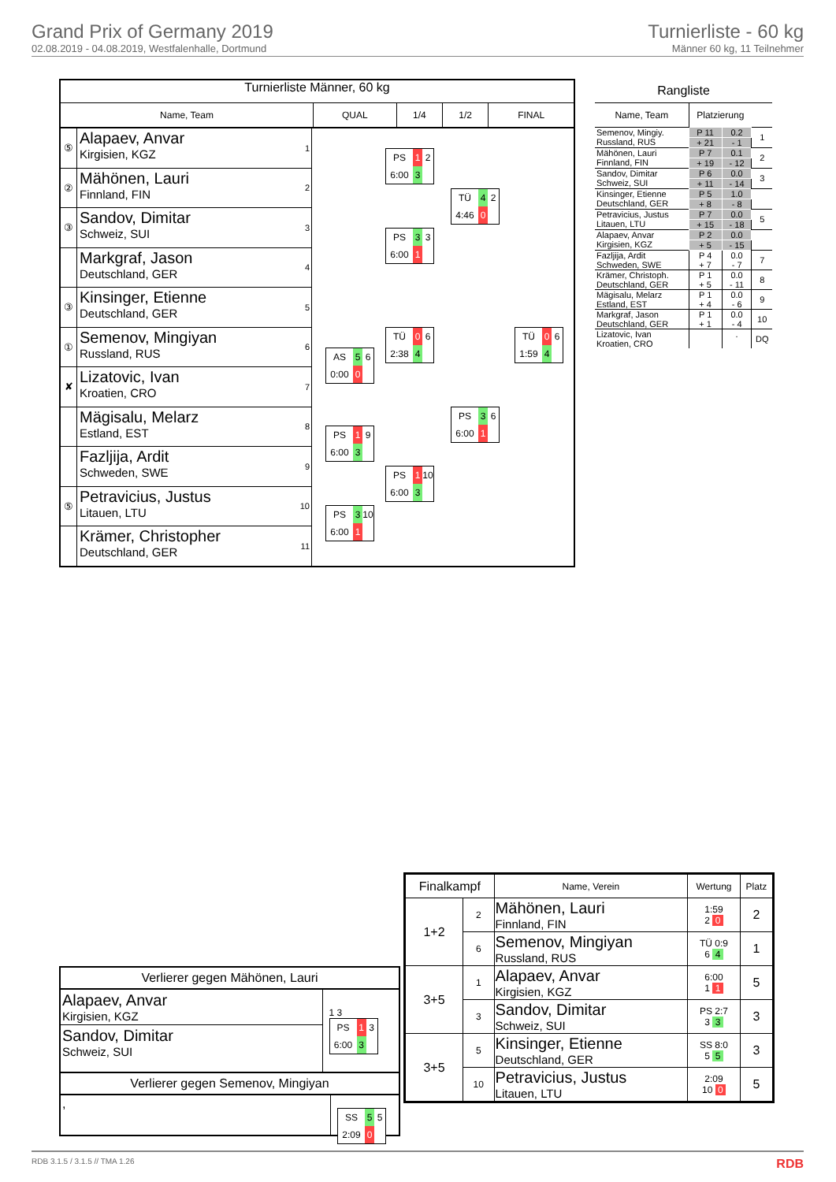Grand Prix of Germany 2019
02.08.2019 - 04.08.2019, Westfalenhalle, Dortmund
Turnierliste - 60 kg
Männer 60 kg, 11 Teilnehmer
Turnierliste Männer, 60 kg
| Name, Team | QUAL | 1/4 | 1/2 | FINAL |
| --- | --- | --- | --- | --- |
⑤
Alapaev, Anvar
Kirgisien, KGZ
1
②
Mähönen, Lauri
Finnland, FIN
2
③
Sandov, Dimitar
Schweiz, SUI
3
Markgraf, Jason
Deutschland, GER
4
③
Kinsinger, Etienne
Deutschland, GER
5
①
Semenov, Mingiyan
Russland, RUS
6
✘
Lizatovic, Ivan
Kroatien, CRO
7
Mägisalu, Melarz
Estland, EST
8
Fazljija, Ardit
Schweden, SWE
9
⑤
Petravicius, Justus
Litauen, LTU
10
Krämer, Christopher
Deutschland, GER
11
AS
5
6
0:00
0
PS
1
9
6:00
3
PS
3
10
6:00
1
PS
1
2
6:00
3
PS
3
3
6:00
1
TÜ
0
6
2:38
4
PS
1
10
6:00
3
TÜ
4
2
4:46
0
PS
3
6
6:00
1
TÜ
0
6
1:59
4
Rangliste
| Name, Team | Platzierung | | |
| Semenov, Mingiy. | P 11 | 0.2 | 1 |
| Russland, RUS | + 21 | - 1 | |
| Mähönen, Lauri | P 7 | 0.1 | 2 |
| Finnland, FIN | + 19 | - 12 | |
| Sandov, Dimitar | P 6 | 0.0 | 3 |
| Schweiz, SUI | + 11 | - 14 | |
| Kinsinger, Etienne | P 5 | 1.0 | |
| Deutschland, GER | + 8 | - 8 | |
| Petravicius, Justus | P 7 | 0.0 | 5 |
| Litauen, LTU | + 15 | - 18 | |
| Alapaev, Anvar | P 2 | 0.0 | |
| Kirgisien, KGZ | + 5 | - 15 | |
| Fazljija, Ardit | P 4 | 0.0 | 7 |
| Schweden, SWE | + 7 | - 7 | |
| Krämer, Christoph. | P 1 | 0.0 | 8 |
| Deutschland, GER | + 5 | - 11 | |
| Mägisalu, Melarz | P 1 | 0.0 | 9 |
| Estland, EST | + 4 | - 6 | |
| Markgraf, Jason | P 1 | 0.0 | 10 |
| Deutschland, GER | + 1 | - 4 | |
| Lizatovic, Ivan | | . | DQ |
| Kroatien, CRO | | | |
Verlierer gegen Mähönen, Lauri
Alapaev, Anvar
Kirgisien, KGZ
Sandov, Dimitar
Schweiz, SUI
1 3
PS
1
3
6:00
3
Verlierer gegen Semenov, Mingiyan
,
SS
5
5
2:09
0
| Finalkampf | | Name, Verein | Wertung | Platz |
| --- | --- | --- | --- | --- |
| 1+2 | 2 | Mähönen, Lauri Finnland, FIN | 1:59 2 0 | 2 |
| | 6 | Semenov, Mingiyan Russland, RUS | TÜ 0:9 6 4 | 1 |
| 3+5 | 1 | Alapaev, Anvar Kirgisien, KGZ | 6:00 1 1 | 5 |
| | 3 | Sandov, Dimitar Schweiz, SUI | PS 2:7 3 3 | 3 |
| 3+5 | 5 | Kinsinger, Etienne Deutschland, GER | SS 8:0 5 5 | 3 |
| | 10 | Petravicius, Justus Litauen, LTU | 2:09 10 0 | 5 |
RDB 3.1.5 / 3.1.5 // TMA 1.26 RDB